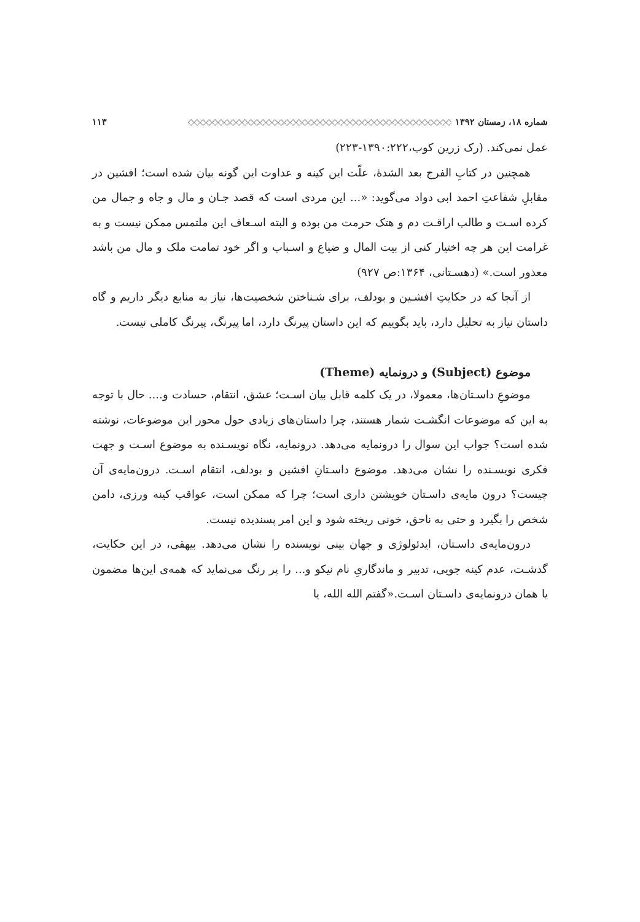شماره ۱۸، زمستان ۱۳۹۲ ◇◇◇◇◇◇◇◇◇◇◇◇◇◇◇◇◇◇◇◇◇◇◇◇◇◇◇◇◇◇◇◇◇◇◇◇◇◇◇◇◇◇◇◇ ۱۱۳
عمل نمی‌کند. (رک زرین کوب،۱۳۹۰:۲۲۲-۲۲۳)
همچنین در کتابِ الفرج بعد الشدهٔ، علّت این کینه و عداوت این گونه بیان شده است؛ افشین در مقابلِ شفاعتِ احمد ابی دواد می‌گوید: «... این مردی است که قصد جـان و مال و جاه و جمال من کرده اسـت و طالب اراقـت دم و هتک حرمت من بوده و البته اسـعاف این ملتمس ممکن نیست و به غرامت این هر چه اختیار کنی از بیت المال و ضیاع و اسـباب و اگر خود تمامت ملک و مال من باشد معذور است.» (دهسـتانی، ۱۳۶۴:ص ۹۲۷)
از آنجا که در حکایتِ افشـین و بودلف، برای شـناختن شخصیت‌ها، نیاز به منابع دیگر داریم و گاه داستان نیاز به تحلیل دارد، باید بگوییم که این داستان پیرنگ دارد، اما پیرنگ، پیرنگ کاملی نیست.
موضوع (Subject) و درونمایه (Theme)
موضوعِ داسـتان‌ها، معمولا، در یک کلمه قابل بیان اسـت؛ عشق، انتقام، حسادت و.... حال با توجه به این که موضوعات انگشـت شمار هستند، چرا داستان‌های زیادی حول محور این موضوعات، نوشته شده است؟ جواب این سوال را درونمایه می‌دهد. درونمایه، نگاه نویسـنده به موضوع اسـت و جهت فکری نویسـنده را نشان می‌دهد. موضوع داسـتانِ افشین و بودلف، انتقام اسـت. درون‌مایه‌ی آن چیست؟ درون مایه‌ی داسـتان خویشتن داری است؛ چرا که ممکن است، عواقب کینه ورزی، دامن شخص را بگیرد و حتی به ناحق، خونی ریخته شود و این امر پسندیده نیست.
درون‌مایه‌ی داسـتان، ایدئولوژی و جهان بینی نویسنده را نشان می‌دهد. بیهقی، در این حکایت، گذشـت، عدم کینه جویی، تدبیر و ماندگاریِ نام نیکو و... را پر رنگ می‌نماید که همه‌ی این‌ها مضمون یا همان درونمایه‌ی داسـتان اسـت.«گفتم الله الله، یا